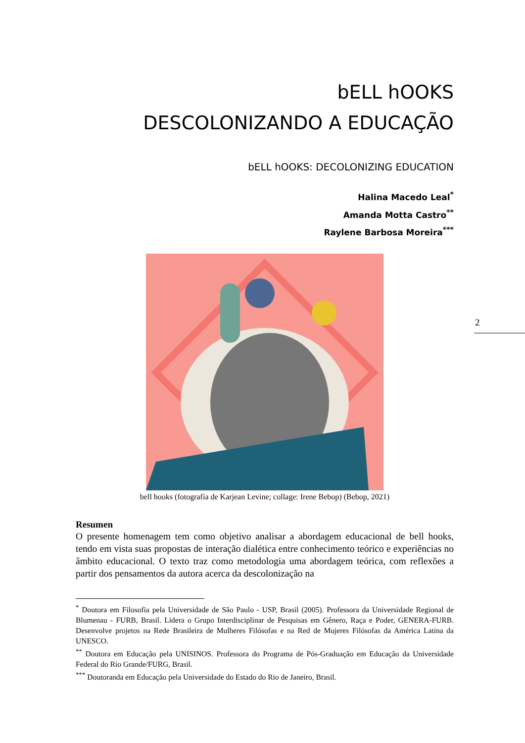bELL hOOKS
DESCOLONIZANDO A EDUCAÇÃO
bELL hOOKS: DECOLONIZING EDUCATION
Halina Macedo Leal<sup>*</sup>
Amanda Motta Castro<sup>**</sup>
Raylene Barbosa Moreira<sup>***</sup>
bell hooks (fotografía de Karjean Levine; collage: Irene Bebop) (Bebop, 2021)
Resumen
O presente homenagem tem como objetivo analisar a abordagem educacional de bell hooks, tendo em vista suas propostas de interação dialética entre conhecimento teórico e experiências no âmbito educacional. O texto traz como metodologia uma abordagem teórica, com reflexões a partir dos pensamentos da autora acerca da descolonização na
<sup>*</sup> Doutora em Filosofia pela Universidade de São Paulo - USP, Brasil (2005). Professora da Universidade Regional de Blumenau - FURB, Brasil. Lidera o Grupo Interdisciplinar de Pesquisas em Gênero, Raça e Poder, GENERA-FURB. Desenvolve projetos na Rede Brasileira de Mulheres Filósofas e na Red de Mujeres Filósofas da América Latina da UNESCO.
<sup>**</sup> Doutora em Educação pela UNISINOS. Professora do Programa de Pós-Graduação em Educação da Universidade Federal do Rio Grande/FURG, Brasil.
<sup>***</sup> Doutoranda em Educação pela Universidade do Estado do Rio de Janeiro, Brasil.
2